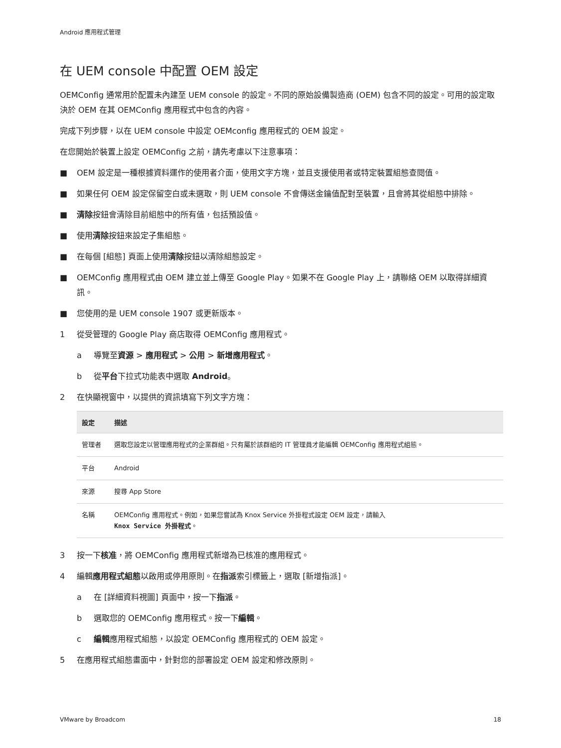Android 應用程式管理
在 UEM console 中配置 OEM 設定
OEMConfig 通常用於配置未內建至 UEM console 的設定。不同的原始設備製造商 (OEM) 包含不同的設定。可用的設定取決於 OEM 在其 OEMConfig 應用程式中包含的內容。
完成下列步驟，以在 UEM console 中設定 OEMconfig 應用程式的 OEM 設定。
在您開始於裝置上設定 OEMConfig 之前，請先考慮以下注意事項：
■ OEM 設定是一種根據資料運作的使用者介面，使用文字方塊，並且支援使用者或特定裝置組態查閱值。
■ 如果任何 OEM 設定保留空白或未選取，則 UEM console 不會傳送金鑰值配對至裝置，且會將其從組態中排除。
■ 清除按鈕會清除目前組態中的所有值，包括預設值。
■ 使用清除按鈕來設定子集組態。
■ 在每個 [組態] 頁面上使用清除按鈕以清除組態設定。
■ OEMConfig 應用程式由 OEM 建立並上傳至 Google Play。如果不在 Google Play 上，請聯絡 OEM 以取得詳細資訊。
■ 您使用的是 UEM console 1907 或更新版本。
1 從受管理的 Google Play 商店取得 OEMConfig 應用程式。
a 導覽至資源 > 應用程式 > 公用 > 新增應用程式。
b 從平台下拉式功能表中選取 Android。
2 在快顯視窗中，以提供的資訊填寫下列文字方塊：
| 設定 | 描述 |
| --- | --- |
| 管理者 | 選取您設定以管理應用程式的企業群組。只有屬於該群組的 IT 管理員才能編輯 OEMConfig 應用程式組態。 |
| 平台 | Android |
| 來源 | 搜尋 App Store |
| 名稱 | OEMConfig 應用程式。例如，如果您嘗試為 Knox Service 外掛程式設定 OEM 設定，請輸入 Knox Service 外掛程式 。 |
3 按一下核准，將 OEMConfig 應用程式新增為已核准的應用程式。
4 編輯應用程式組態以啟用或停用原則。在指派索引標籤上，選取 [新增指派]。
a 在 [詳細資料視圖] 頁面中，按一下指派。
b 選取您的 OEMConfig 應用程式。按一下編輯。
c 編輯應用程式組態，以設定 OEMConfig 應用程式的 OEM 設定。
5 在應用程式組態畫面中，針對您的部署設定 OEM 設定和修改原則。
VMware by Broadcom 18